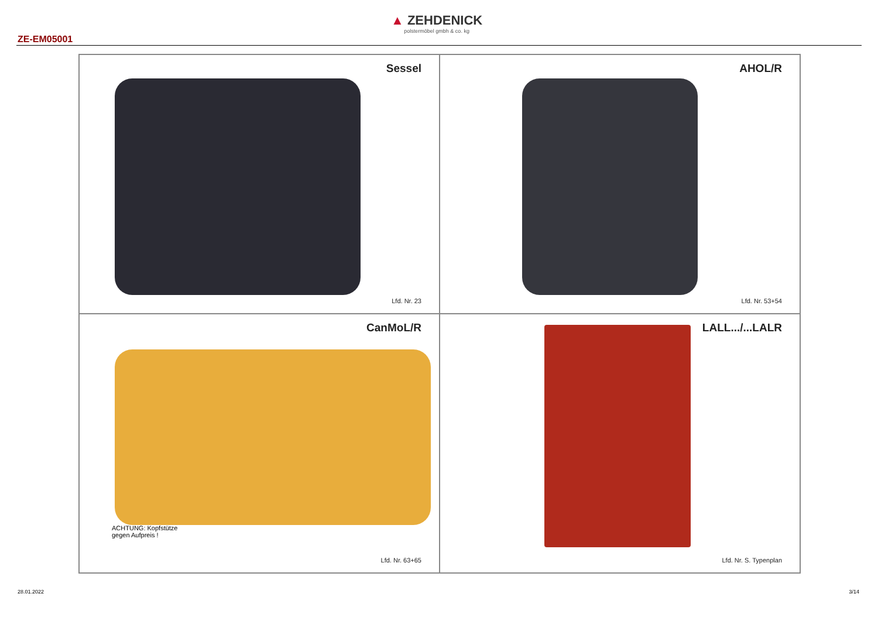ZE-EM05001
▲ ZEHDENICK
polstermöbel gmbh & co. kg
Sessel
Lfd. Nr. 23
AHOL/R
Lfd. Nr. 53+54
CanMoL/R
ACHTUNG: Kopfstütze
gegen Aufpreis !
Lfd. Nr. 63+65
LALL.../...LALR
Lfd. Nr. S. Typenplan
28.01.2022 3/14